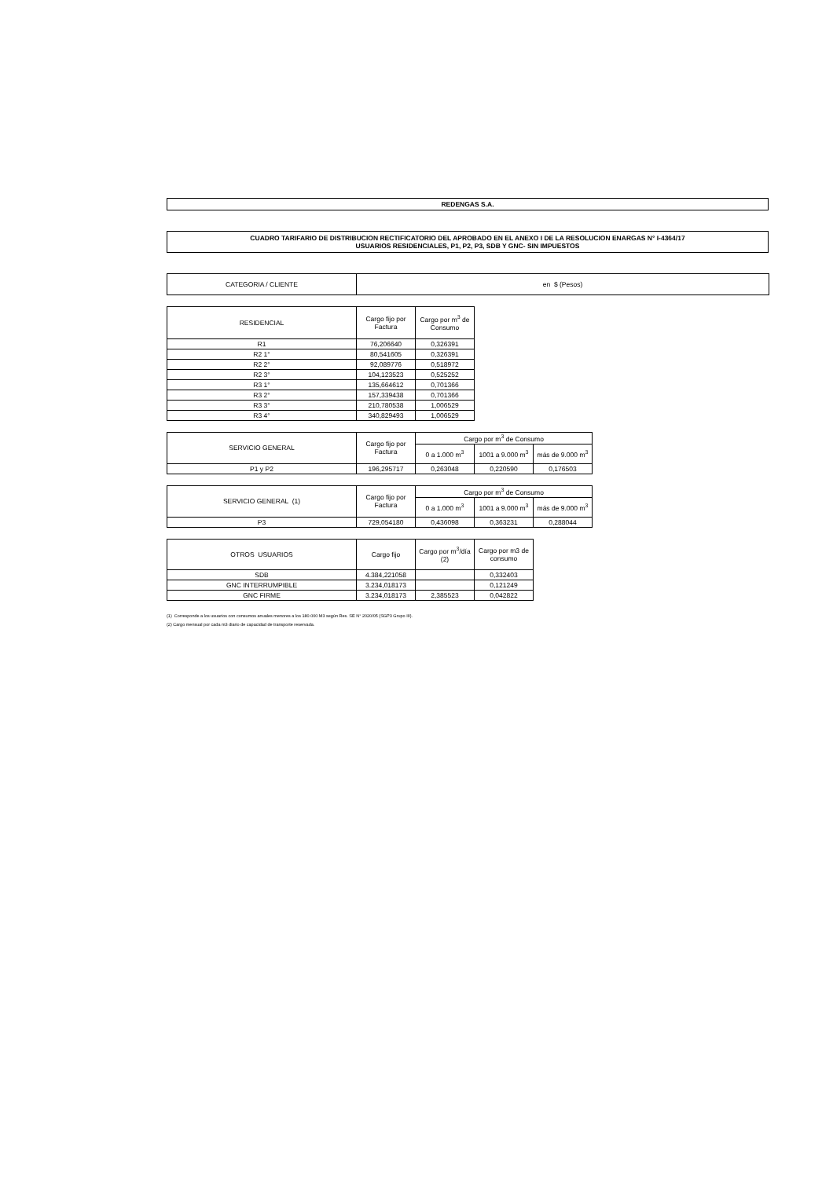REDENGAS S.A.
CUADRO TARIFARIO DE DISTRIBUCION RECTIFICATORIO DEL APROBADO EN EL ANEXO I DE LA RESOLUCION ENARGAS N° I-4364/17
USUARIOS RESIDENCIALES, P1, P2, P3, SDB Y GNC- SIN IMPUESTOS
| CATEGORIA / CLIENTE | en $ (Pesos) |
| RESIDENCIAL | Cargo fijo por Factura | Cargo por m<sup>3</sup> de Consumo |
| --- | --- | --- |
| R1 | 76,206640 | 0,326391 |
| R2 1° | 80,541605 | 0,326391 |
| R2 2° | 92,089776 | 0,518972 |
| R2 3° | 104,123523 | 0,525252 |
| R3 1° | 135,664612 | 0,701366 |
| R3 2° | 157,339438 | 0,701366 |
| R3 3° | 210,780538 | 1,006529 |
| R3 4° | 340,829493 | 1,006529 |
| SERVICIO GENERAL | Cargo fijo por Factura | Cargo por m<sup>3</sup> de Consumo | | |
| --- | --- | --- | --- | --- |
| | | 0 a 1.000 m<sup>3</sup> | 1001 a 9.000 m<sup>3</sup> | más de 9.000 m<sup>3</sup> |
| P1 y P2 | 196,295717 | 0,263048 | 0,220590 | 0,176503 |
| SERVICIO GENERAL (1) | Cargo fijo por Factura | Cargo por m<sup>3</sup> de Consumo | | |
| --- | --- | --- | --- | --- |
| | | 0 a 1.000 m<sup>3</sup> | 1001 a 9.000 m<sup>3</sup> | más de 9.000 m<sup>3</sup> |
| P3 | 729,054180 | 0,436098 | 0,363231 | 0,288044 |
| OTROS USUARIOS | Cargo fijo | Cargo por m<sup>3</sup>/día (2) | Cargo por m3 de consumo |
| --- | --- | --- | --- |
| SDB | 4.384,221058 | | 0,332403 |
| GNC INTERRUMPIBLE | 3.234,018173 | | 0,121249 |
| GNC FIRME | 3.234,018173 | 2,385523 | 0,042822 |
(1) Corresponde a los usuarios con consumos anuales menores a los 180.000 M3 según Res. SE N° 2020/05 (SGP3 Grupo III).
(2) Cargo mensual por cada m3 diario de capacidad de transporte reservada.